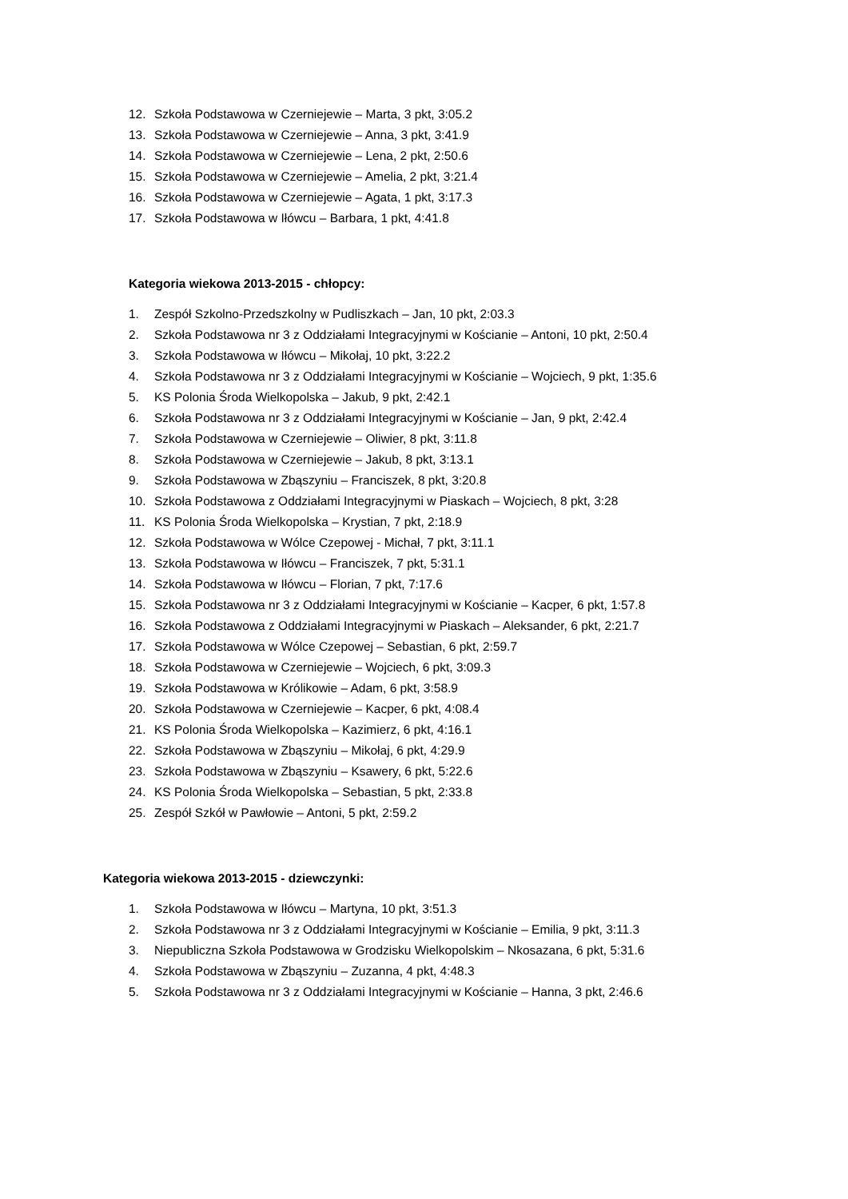12. Szkoła Podstawowa w Czerniejewie – Marta, 3 pkt, 3:05.2
13. Szkoła Podstawowa w Czerniejewie – Anna, 3 pkt, 3:41.9
14. Szkoła Podstawowa w Czerniejewie – Lena, 2 pkt, 2:50.6
15. Szkoła Podstawowa w Czerniejewie – Amelia, 2 pkt, 3:21.4
16. Szkoła Podstawowa w Czerniejewie – Agata, 1 pkt, 3:17.3
17. Szkoła Podstawowa w Iłówcu – Barbara, 1 pkt, 4:41.8
Kategoria wiekowa 2013-2015 - chłopcy:
1. Zespół Szkolno-Przedszkolny w Pudliszkach – Jan, 10 pkt, 2:03.3
2. Szkoła Podstawowa nr 3 z Oddziałami Integracyjnymi w Kościanie – Antoni, 10 pkt, 2:50.4
3. Szkoła Podstawowa w Iłówcu – Mikołaj, 10 pkt, 3:22.2
4. Szkoła Podstawowa nr 3 z Oddziałami Integracyjnymi w Kościanie – Wojciech, 9 pkt, 1:35.6
5. KS Polonia Środa Wielkopolska – Jakub, 9 pkt, 2:42.1
6. Szkoła Podstawowa nr 3 z Oddziałami Integracyjnymi w Kościanie – Jan, 9 pkt, 2:42.4
7. Szkoła Podstawowa w Czerniejewie – Oliwier, 8 pkt, 3:11.8
8. Szkoła Podstawowa w Czerniejewie – Jakub, 8 pkt, 3:13.1
9. Szkoła Podstawowa w Zbąszyniu – Franciszek, 8 pkt, 3:20.8
10. Szkoła Podstawowa z Oddziałami Integracyjnymi w Piaskach – Wojciech, 8 pkt, 3:28
11. KS Polonia Środa Wielkopolska – Krystian, 7 pkt, 2:18.9
12. Szkoła Podstawowa w Wólce Czepowej - Michał, 7 pkt, 3:11.1
13. Szkoła Podstawowa w Iłówcu – Franciszek, 7 pkt, 5:31.1
14. Szkoła Podstawowa w Iłówcu – Florian, 7 pkt, 7:17.6
15. Szkoła Podstawowa nr 3 z Oddziałami Integracyjnymi w Kościanie – Kacper, 6 pkt, 1:57.8
16. Szkoła Podstawowa z Oddziałami Integracyjnymi w Piaskach – Aleksander, 6 pkt, 2:21.7
17. Szkoła Podstawowa w Wólce Czepowej – Sebastian, 6 pkt, 2:59.7
18. Szkoła Podstawowa w Czerniejewie – Wojciech, 6 pkt, 3:09.3
19. Szkoła Podstawowa w Królikowie – Adam, 6 pkt, 3:58.9
20. Szkoła Podstawowa w Czerniejewie – Kacper, 6 pkt, 4:08.4
21. KS Polonia Środa Wielkopolska – Kazimierz, 6 pkt, 4:16.1
22. Szkoła Podstawowa w Zbąszyniu – Mikołaj, 6 pkt, 4:29.9
23. Szkoła Podstawowa w Zbąszyniu – Ksawery, 6 pkt, 5:22.6
24. KS Polonia Środa Wielkopolska – Sebastian, 5 pkt, 2:33.8
25. Zespół Szkół w Pawłowie – Antoni, 5 pkt, 2:59.2
Kategoria wiekowa 2013-2015 - dziewczynki:
1. Szkoła Podstawowa w Iłówcu – Martyna, 10 pkt, 3:51.3
2. Szkoła Podstawowa nr 3 z Oddziałami Integracyjnymi w Kościanie – Emilia, 9 pkt, 3:11.3
3. Niepubliczna Szkoła Podstawowa w Grodzisku Wielkopolskim – Nkosazana, 6 pkt, 5:31.6
4. Szkoła Podstawowa w Zbąszyniu – Zuzanna, 4 pkt, 4:48.3
5. Szkoła Podstawowa nr 3 z Oddziałami Integracyjnymi w Kościanie – Hanna, 3 pkt, 2:46.6